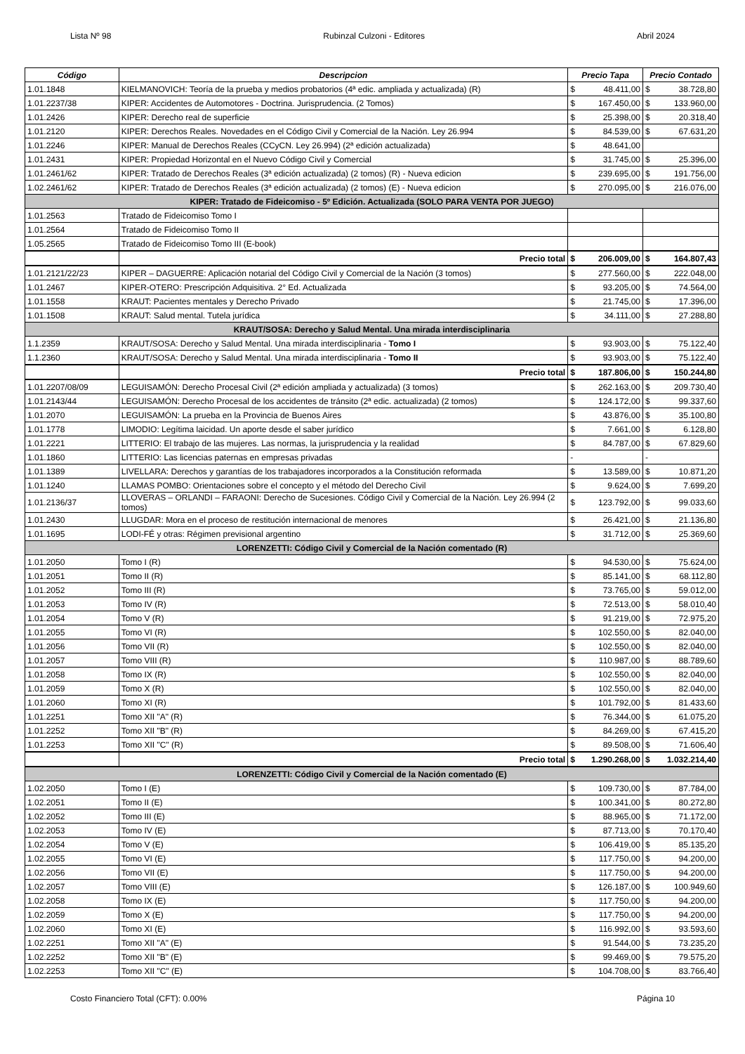Lista Nº 98 Rubinzal Culzoni - Editores Abril 2024
| Código | Descripcion | Precio Tapa | Precio Contado |
| --- | --- | --- | --- |
| 1.01.1848 | KIELMANOVICH: Teoría de la prueba y medios probatorios (4ª edic. ampliada y actualizada) (R) | $ 48.411,00 | $ 38.728,80 |
| 1.01.2237/38 | KIPER: Accidentes de Automotores - Doctrina. Jurisprudencia. (2 Tomos) | $ 167.450,00 | $ 133.960,00 |
| 1.01.2426 | KIPER: Derecho real de superficie | $ 25.398,00 | $ 20.318,40 |
| 1.01.2120 | KIPER: Derechos Reales. Novedades en el Código Civil y Comercial de la Nación. Ley 26.994 | $ 84.539,00 | $ 67.631,20 |
| 1.01.2246 | KIPER: Manual de Derechos Reales (CCyCN. Ley 26.994) (2ª edición actualizada) | $ 48.641,00 | |
| 1.01.2431 | KIPER: Propiedad Horizontal en el Nuevo Código Civil y Comercial | $ 31.745,00 | $ 25.396,00 |
| 1.01.2461/62 | KIPER: Tratado de Derechos Reales (3ª edición actualizada) (2 tomos) (R) - Nueva edicion | $ 239.695,00 | $ 191.756,00 |
| 1.02.2461/62 | KIPER: Tratado de Derechos Reales (3ª edición actualizada) (2 tomos) (E) - Nueva edicion | $ 270.095,00 | $ 216.076,00 |
| KIPER: Tratado de Fideicomiso - 5º Edición. Actualizada (SOLO PARA VENTA POR JUEGO) | | | |
| 1.01.2563 | Tratado de Fideicomiso Tomo I | | |
| 1.01.2564 | Tratado de Fideicomiso Tomo II | | |
| 1.05.2565 | Tratado de Fideicomiso Tomo III (E-book) | | |
| | Precio total | $ 206.009,00 | $ 164.807,43 |
| 1.01.2121/22/23 | KIPER – DAGUERRE: Aplicación notarial del Código Civil y Comercial de la Nación (3 tomos) | $ 277.560,00 | $ 222.048,00 |
| 1.01.2467 | KIPER-OTERO: Prescripción Adquisitiva. 2° Ed. Actualizada | $ 93.205,00 | $ 74.564,00 |
| 1.01.1558 | KRAUT: Pacientes mentales y Derecho Privado | $ 21.745,00 | $ 17.396,00 |
| 1.01.1508 | KRAUT: Salud mental. Tutela jurídica | $ 34.111,00 | $ 27.288,80 |
| KRAUT/SOSA: Derecho y Salud Mental. Una mirada interdisciplinaria | | | |
| 1.1.2359 | KRAUT/SOSA: Derecho y Salud Mental. Una mirada interdisciplinaria - Tomo I | $ 93.903,00 | $ 75.122,40 |
| 1.1.2360 | KRAUT/SOSA: Derecho y Salud Mental. Una mirada interdisciplinaria - Tomo II | $ 93.903,00 | $ 75.122,40 |
| | Precio total | $ 187.806,00 | $ 150.244,80 |
| 1.01.2207/08/09 | LEGUISAMÓN: Derecho Procesal Civil (2ª edición ampliada y actualizada) (3 tomos) | $ 262.163,00 | $ 209.730,40 |
| 1.01.2143/44 | LEGUISAMÓN: Derecho Procesal de los accidentes de tránsito (2ª edic. actualizada) (2 tomos) | $ 124.172,00 | $ 99.337,60 |
| 1.01.2070 | LEGUISAMÓN: La prueba en la Provincia de Buenos Aires | $ 43.876,00 | $ 35.100,80 |
| 1.01.1778 | LIMODIO: Legítima laicidad. Un aporte desde el saber jurídico | $ 7.661,00 | $ 6.128,80 |
| 1.01.2221 | LITTERIO: El trabajo de las mujeres. Las normas, la jurisprudencia y la realidad | $ 84.787,00 | $ 67.829,60 |
| 1.01.1860 | LITTERIO: Las licencias paternas en empresas privadas | - | - |
| 1.01.1389 | LIVELLARA: Derechos y garantías de los trabajadores incorporados a la Constitución reformada | $ 13.589,00 | $ 10.871,20 |
| 1.01.1240 | LLAMAS POMBO: Orientaciones sobre el concepto y el método del Derecho Civil | $ 9.624,00 | $ 7.699,20 |
| 1.01.2136/37 | LLOVERAS – ORLANDI – FARAONI: Derecho de Sucesiones. Código Civil y Comercial de la Nación. Ley 26.994 (2 tomos) | $ 123.792,00 | $ 99.033,60 |
| 1.01.2430 | LLUGDAR: Mora en el proceso de restitución internacional de menores | $ 26.421,00 | $ 21.136,80 |
| 1.01.1695 | LODI-FÉ y otras: Régimen previsional argentino | $ 31.712,00 | $ 25.369,60 |
| LORENZETTI: Código Civil y Comercial de la Nación comentado (R) | | | |
| 1.01.2050 | Tomo I (R) | $ 94.530,00 | $ 75.624,00 |
| 1.01.2051 | Tomo II (R) | $ 85.141,00 | $ 68.112,80 |
| 1.01.2052 | Tomo III (R) | $ 73.765,00 | $ 59.012,00 |
| 1.01.2053 | Tomo IV (R) | $ 72.513,00 | $ 58.010,40 |
| 1.01.2054 | Tomo V (R) | $ 91.219,00 | $ 72.975,20 |
| 1.01.2055 | Tomo VI (R) | $ 102.550,00 | $ 82.040,00 |
| 1.01.2056 | Tomo VII (R) | $ 102.550,00 | $ 82.040,00 |
| 1.01.2057 | Tomo VIII (R) | $ 110.987,00 | $ 88.789,60 |
| 1.01.2058 | Tomo IX (R) | $ 102.550,00 | $ 82.040,00 |
| 1.01.2059 | Tomo X (R) | $ 102.550,00 | $ 82.040,00 |
| 1.01.2060 | Tomo XI (R) | $ 101.792,00 | $ 81.433,60 |
| 1.01.2251 | Tomo XII "A" (R) | $ 76.344,00 | $ 61.075,20 |
| 1.01.2252 | Tomo XII "B" (R) | $ 84.269,00 | $ 67.415,20 |
| 1.01.2253 | Tomo XII "C" (R) | $ 89.508,00 | $ 71.606,40 |
| | Precio total | $ 1.290.268,00 | $ 1.032.214,40 |
| LORENZETTI: Código Civil y Comercial de la Nación comentado (E) | | | |
| 1.02.2050 | Tomo I (E) | $ 109.730,00 | $ 87.784,00 |
| 1.02.2051 | Tomo II (E) | $ 100.341,00 | $ 80.272,80 |
| 1.02.2052 | Tomo III (E) | $ 88.965,00 | $ 71.172,00 |
| 1.02.2053 | Tomo IV (E) | $ 87.713,00 | $ 70.170,40 |
| 1.02.2054 | Tomo V (E) | $ 106.419,00 | $ 85.135,20 |
| 1.02.2055 | Tomo VI (E) | $ 117.750,00 | $ 94.200,00 |
| 1.02.2056 | Tomo VII (E) | $ 117.750,00 | $ 94.200,00 |
| 1.02.2057 | Tomo VIII (E) | $ 126.187,00 | $ 100.949,60 |
| 1.02.2058 | Tomo IX (E) | $ 117.750,00 | $ 94.200,00 |
| 1.02.2059 | Tomo X (E) | $ 117.750,00 | $ 94.200,00 |
| 1.02.2060 | Tomo XI (E) | $ 116.992,00 | $ 93.593,60 |
| 1.02.2251 | Tomo XII "A" (E) | $ 91.544,00 | $ 73.235,20 |
| 1.02.2252 | Tomo XII "B" (E) | $ 99.469,00 | $ 79.575,20 |
| 1.02.2253 | Tomo XII "C" (E) | $ 104.708,00 | $ 83.766,40 |
Costo Financiero Total (CFT): 0.00% Página 10